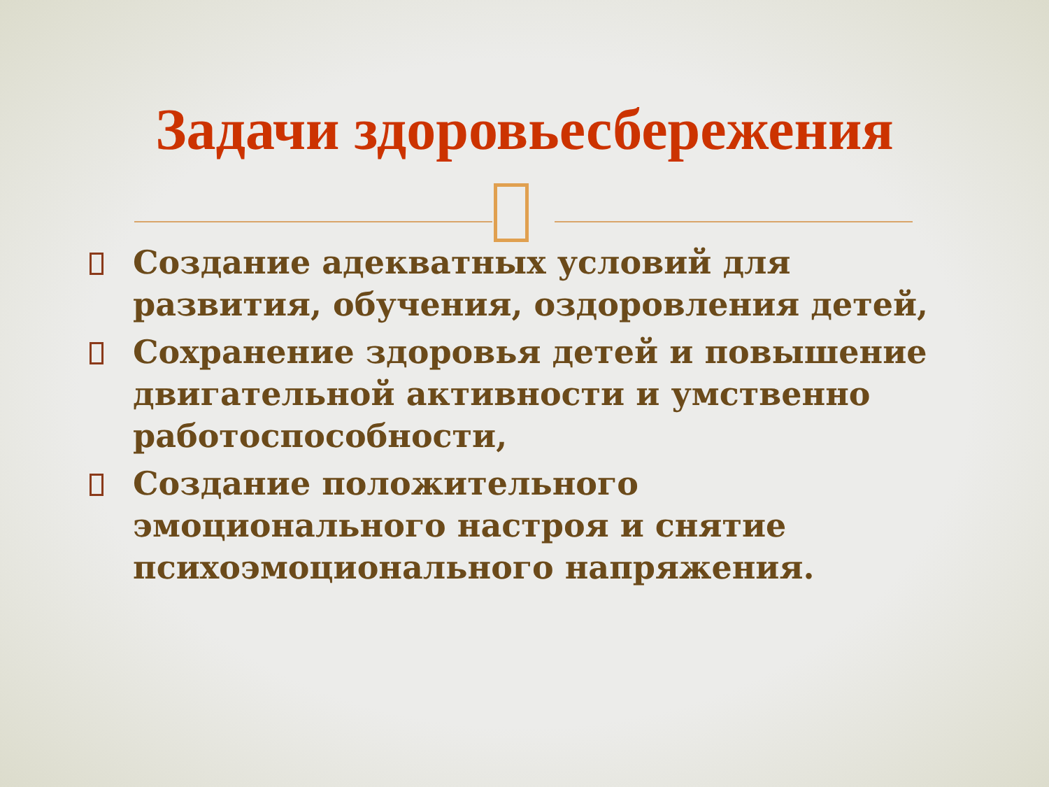Задачи здоровьесбережения
Создание адекватных условий для развития, обучения, оздоровления детей,
Сохранение здоровья детей и повышение двигательной активности и умственно работоспособности,
Создание положительного эмоционального настроя и снятие психоэмоционального напряжения.